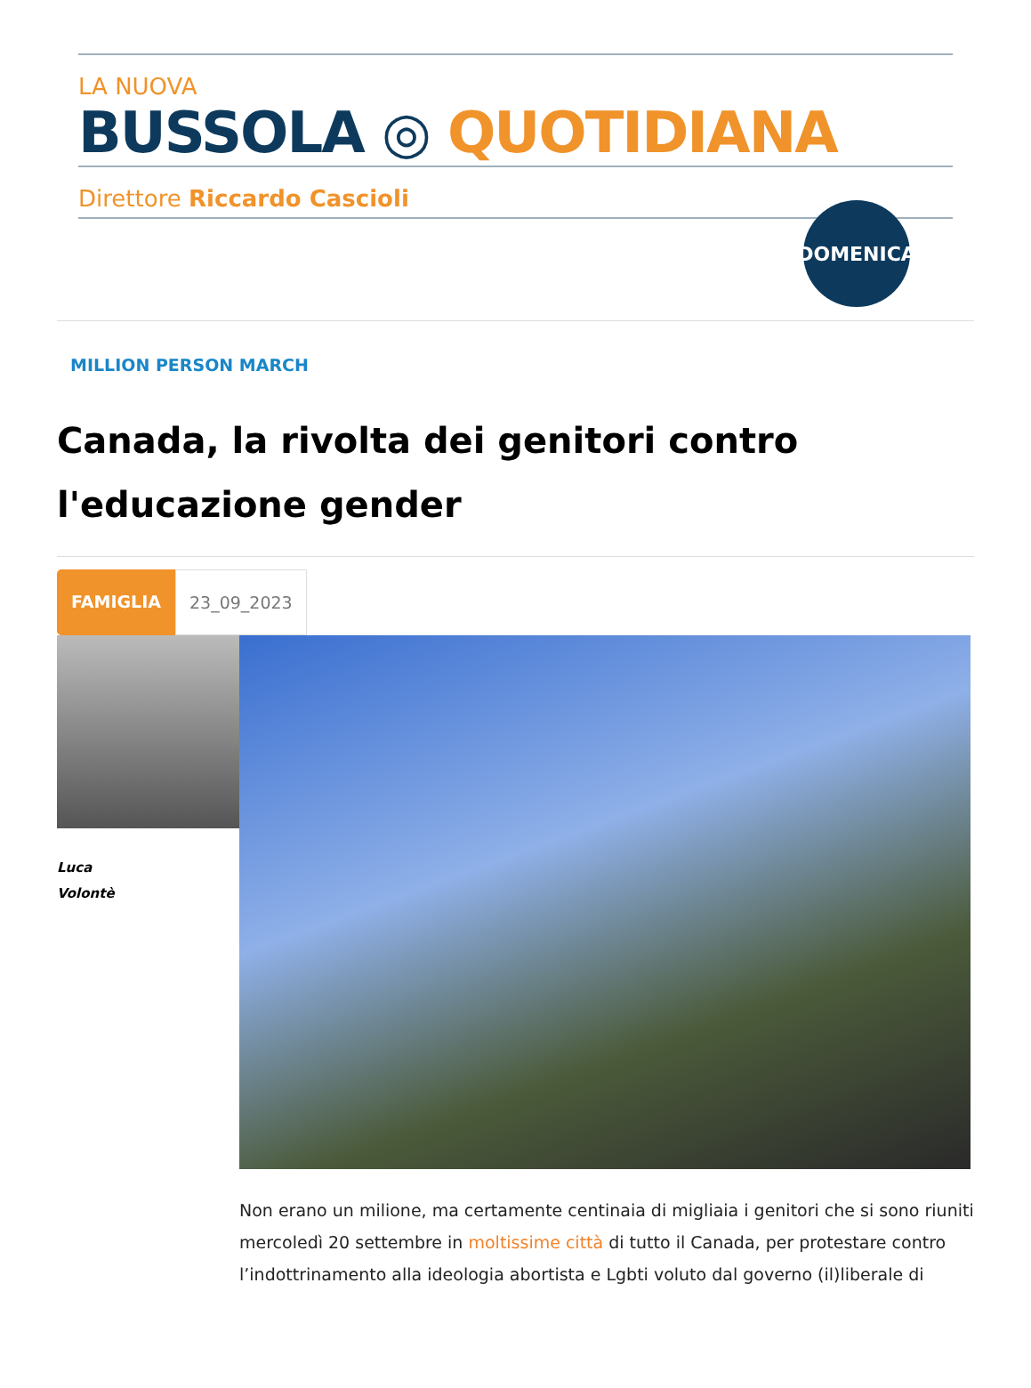LA NUOVA
BUSSOLA ◎ QUOTIDIANA
Direttore Riccardo Cascioli
DOMENICA
MILLION PERSON MARCH
Canada, la rivolta dei genitori contro l'educazione gender
FAMIGLIA 23_09_2023
Luca
Volontè
Non erano un milione, ma certamente centinaia di migliaia i genitori che si sono riuniti mercoledì 20 settembre in moltissime città di tutto il Canada, per protestare contro l’indottrinamento alla ideologia abortista e Lgbti voluto dal governo (il)liberale di